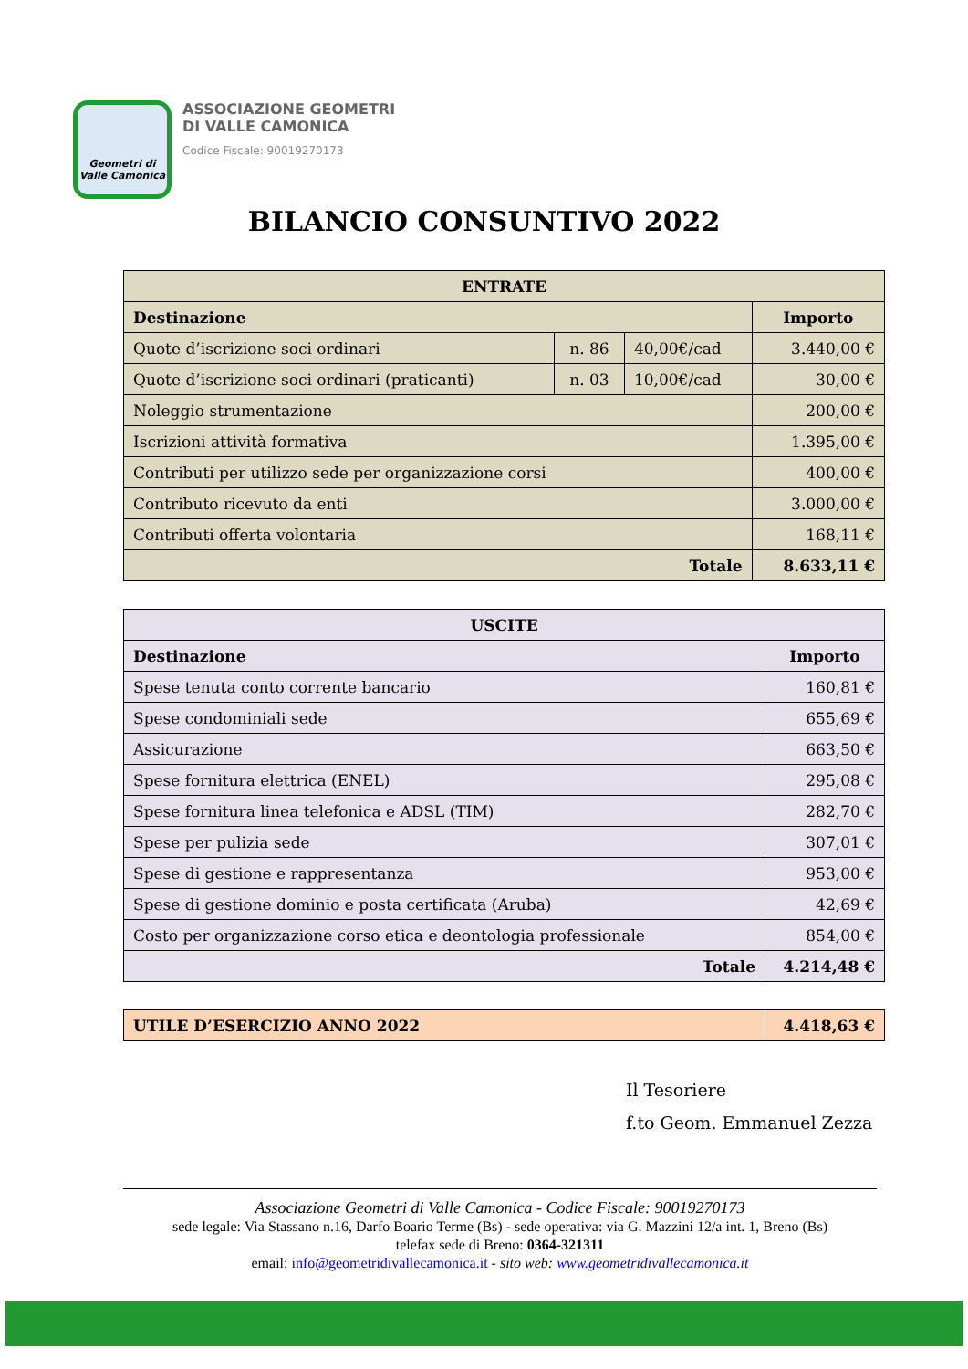Geometri di
Valle Camonica
ASSOCIAZIONE GEOMETRI
DI VALLE CAMONICA
Codice Fiscale: 90019270173
BILANCIO CONSUNTIVO 2022
| ENTRATE | | | |
| --- | --- | --- | --- |
| Destinazione | | | Importo |
| Quote d’iscrizione soci ordinari | n. 86 | 40,00€/cad | 3.440,00 € |
| Quote d’iscrizione soci ordinari (praticanti) | n. 03 | 10,00€/cad | 30,00 € |
| Noleggio strumentazione | | | 200,00 € |
| Iscrizioni attività formativa | | | 1.395,00 € |
| Contributi per utilizzo sede per organizzazione corsi | | | 400,00 € |
| Contributo ricevuto da enti | | | 3.000,00 € |
| Contributi offerta volontaria | | | 168,11 € |
| Totale | | | 8.633,11 € |
| USCITE | |
| --- | --- |
| Destinazione | Importo |
| Spese tenuta conto corrente bancario | 160,81 € |
| Spese condominiali sede | 655,69 € |
| Assicurazione | 663,50 € |
| Spese fornitura elettrica (ENEL) | 295,08 € |
| Spese fornitura linea telefonica e ADSL (TIM) | 282,70 € |
| Spese per pulizia sede | 307,01 € |
| Spese di gestione e rappresentanza | 953,00 € |
| Spese di gestione dominio e posta certificata (Aruba) | 42,69 € |
| Costo per organizzazione corso etica e deontologia professionale | 854,00 € |
| Totale | 4.214,48 € |
| UTILE D’ESERCIZIO ANNO 2022 | 4.418,63 € |
| --- | --- |
Il Tesoriere
f.to Geom. Emmanuel Zezza
Associazione Geometri di Valle Camonica - Codice Fiscale: 90019270173
sede legale: Via Stassano n.16, Darfo Boario Terme (Bs) - sede operativa: via G. Mazzini 12/a int. 1, Breno (Bs)
telefax sede di Breno: 0364-321311
email: info@geometridivallecamonica.it - sito web: www.geometridivallecamonica.it